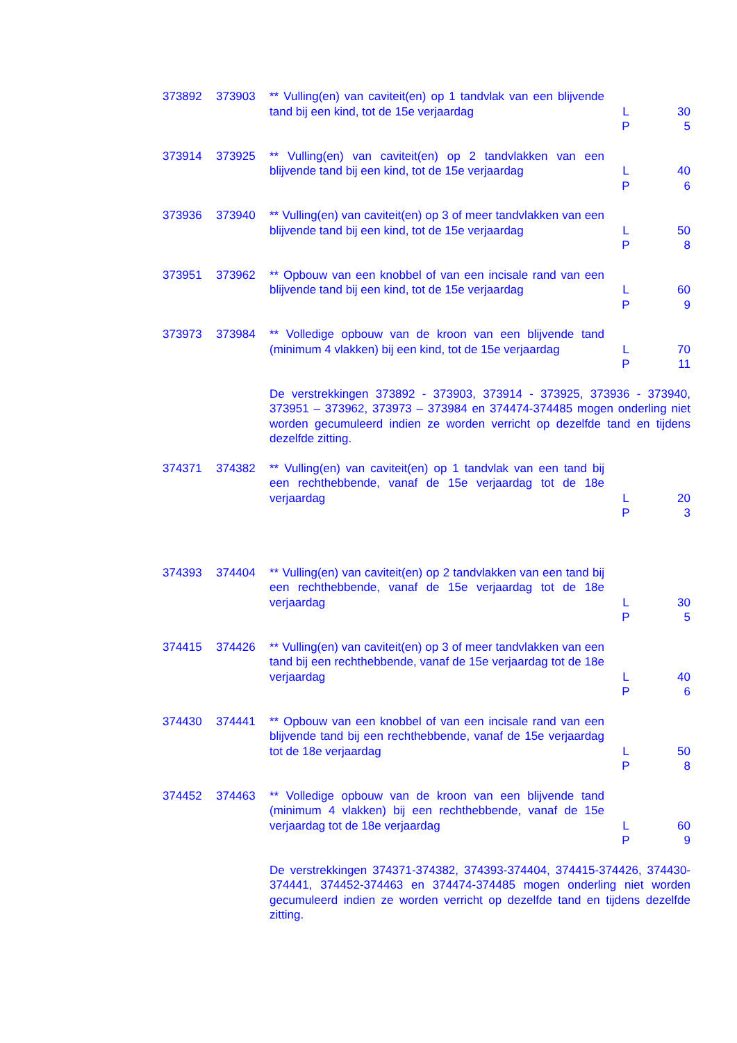| 373892 | 373903 | ** Vulling(en) van caviteit(en) op 1 tandvlak van een blijvende tand bij een kind, tot de 15e verjaardag | L P | 30 5 |
| 373914 | 373925 | ** Vulling(en) van caviteit(en) op 2 tandvlakken van een blijvende tand bij een kind, tot de 15e verjaardag | L P | 40 6 |
| 373936 | 373940 | ** Vulling(en) van caviteit(en) op 3 of meer tandvlakken van een blijvende tand bij een kind, tot de 15e verjaardag | L P | 50 8 |
| 373951 | 373962 | ** Opbouw van een knobbel of van een incisale rand van een blijvende tand bij een kind, tot de 15e verjaardag | L P | 60 9 |
| 373973 | 373984 | ** Volledige opbouw van de kroon van een blijvende tand (minimum 4 vlakken) bij een kind, tot de 15e verjaardag | L P | 70 11 |
| | | De verstrekkingen 373892 - 373903, 373914 - 373925, 373936 - 373940, 373951 – 373962, 373973 – 373984 en 374474-374485 mogen onderling niet worden gecumuleerd indien ze worden verricht op dezelfde tand en tijdens dezelfde zitting. | | |
| 374371 | 374382 | ** Vulling(en) van caviteit(en) op 1 tandvlak van een tand bij een rechthebbende, vanaf de 15e verjaardag tot de 18e verjaardag | L P | 20 3 |
| 374393 | 374404 | ** Vulling(en) van caviteit(en) op 2 tandvlakken van een tand bij een rechthebbende, vanaf de 15e verjaardag tot de 18e verjaardag | L P | 30 5 |
| 374415 | 374426 | ** Vulling(en) van caviteit(en) op 3 of meer tandvlakken van een tand bij een rechthebbende, vanaf de 15e verjaardag tot de 18e verjaardag | L P | 40 6 |
| 374430 | 374441 | ** Opbouw van een knobbel of van een incisale rand van een blijvende tand bij een rechthebbende, vanaf de 15e verjaardag tot de 18e verjaardag | L P | 50 8 |
| 374452 | 374463 | ** Volledige opbouw van de kroon van een blijvende tand (minimum 4 vlakken) bij een rechthebbende, vanaf de 15e verjaardag tot de 18e verjaardag | L P | 60 9 |
| | | De verstrekkingen 374371-374382, 374393-374404, 374415-374426, 374430-374441, 374452-374463 en 374474-374485 mogen onderling niet worden gecumuleerd indien ze worden verricht op dezelfde tand en tijdens dezelfde zitting. | | |